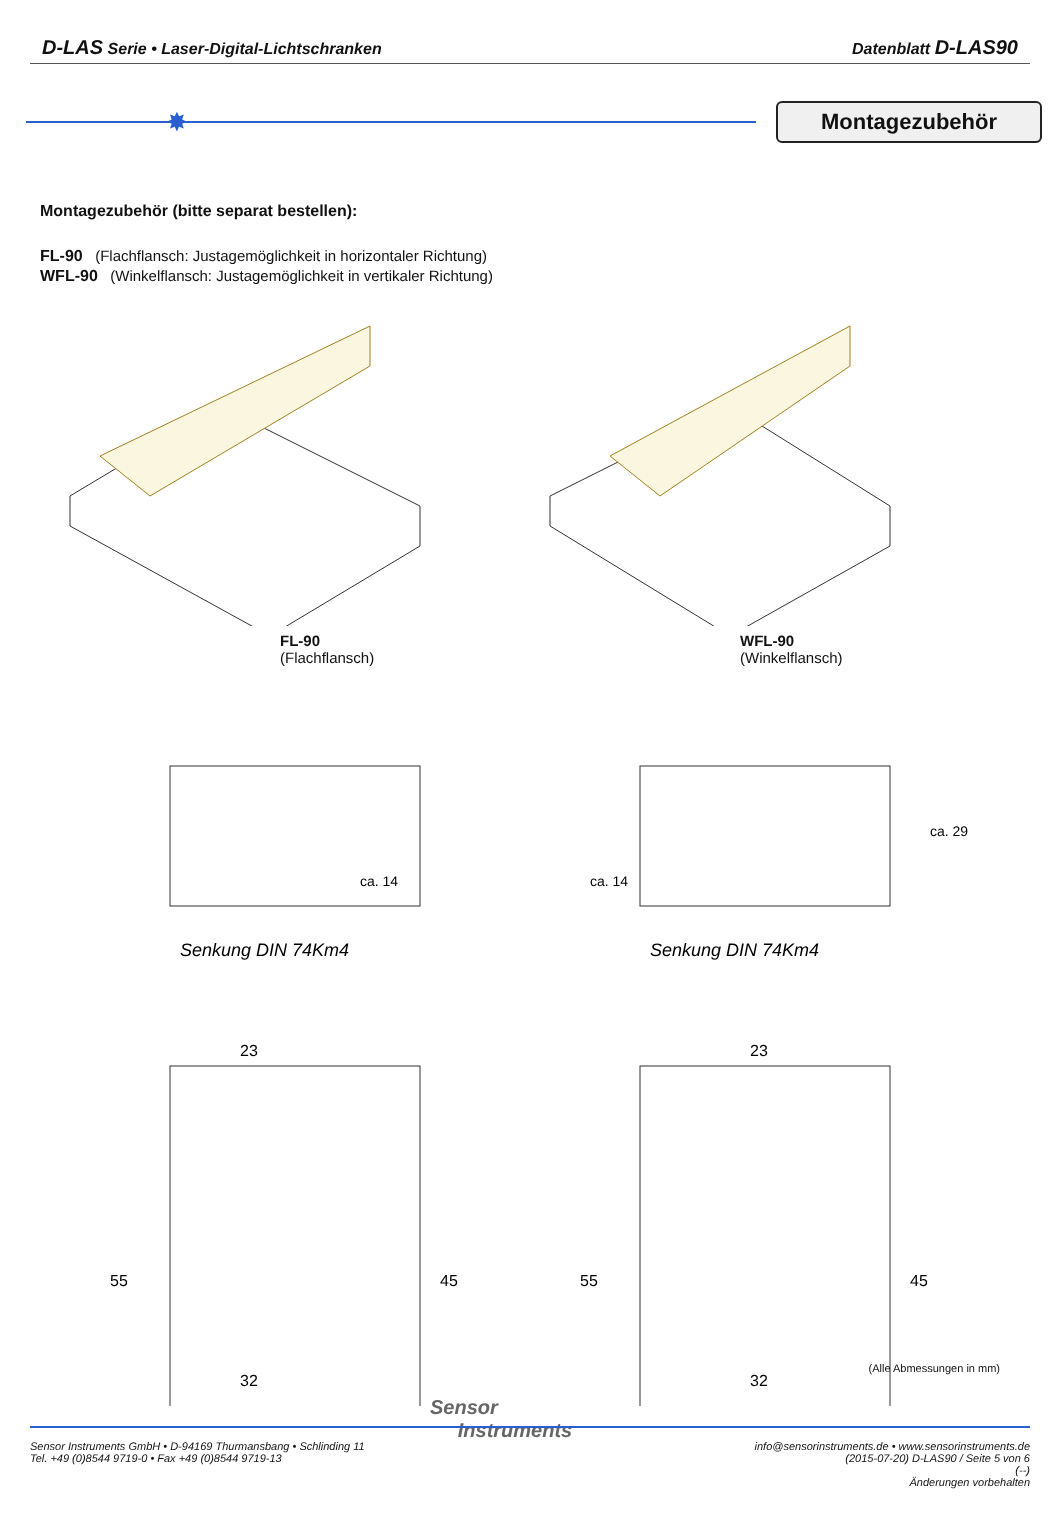D-LAS Serie • Laser-Digital-Lichtschranken Datenblatt D-LAS90
✸
Montagezubehör
Montagezubehör (bitte separat bestellen):
FL-90 (Flachflansch: Justagemöglichkeit in horizontaler Richtung)
WFL-90 (Winkelflansch: Justagemöglichkeit in vertikaler Richtung)
FL-90
(Flachflansch)
WFL-90
(Winkelflansch)
Senkung DIN 74Km4
ca. 14
23
55
45
32
Senkung DIN 74Km4
ca. 14
ca. 29
23
55
45
32
(Alle Abmessungen in mm)
Sensor
Instruments
Sensor Instruments GmbH • D-94169 Thurmansbang • Schlinding 11
Tel. +49 (0)8544 9719-0 • Fax +49 (0)8544 9719-13
info@sensorinstruments.de • www.sensorinstruments.de
(2015-07-20) D-LAS90 / Seite 5 von 6
(--)
Änderungen vorbehalten